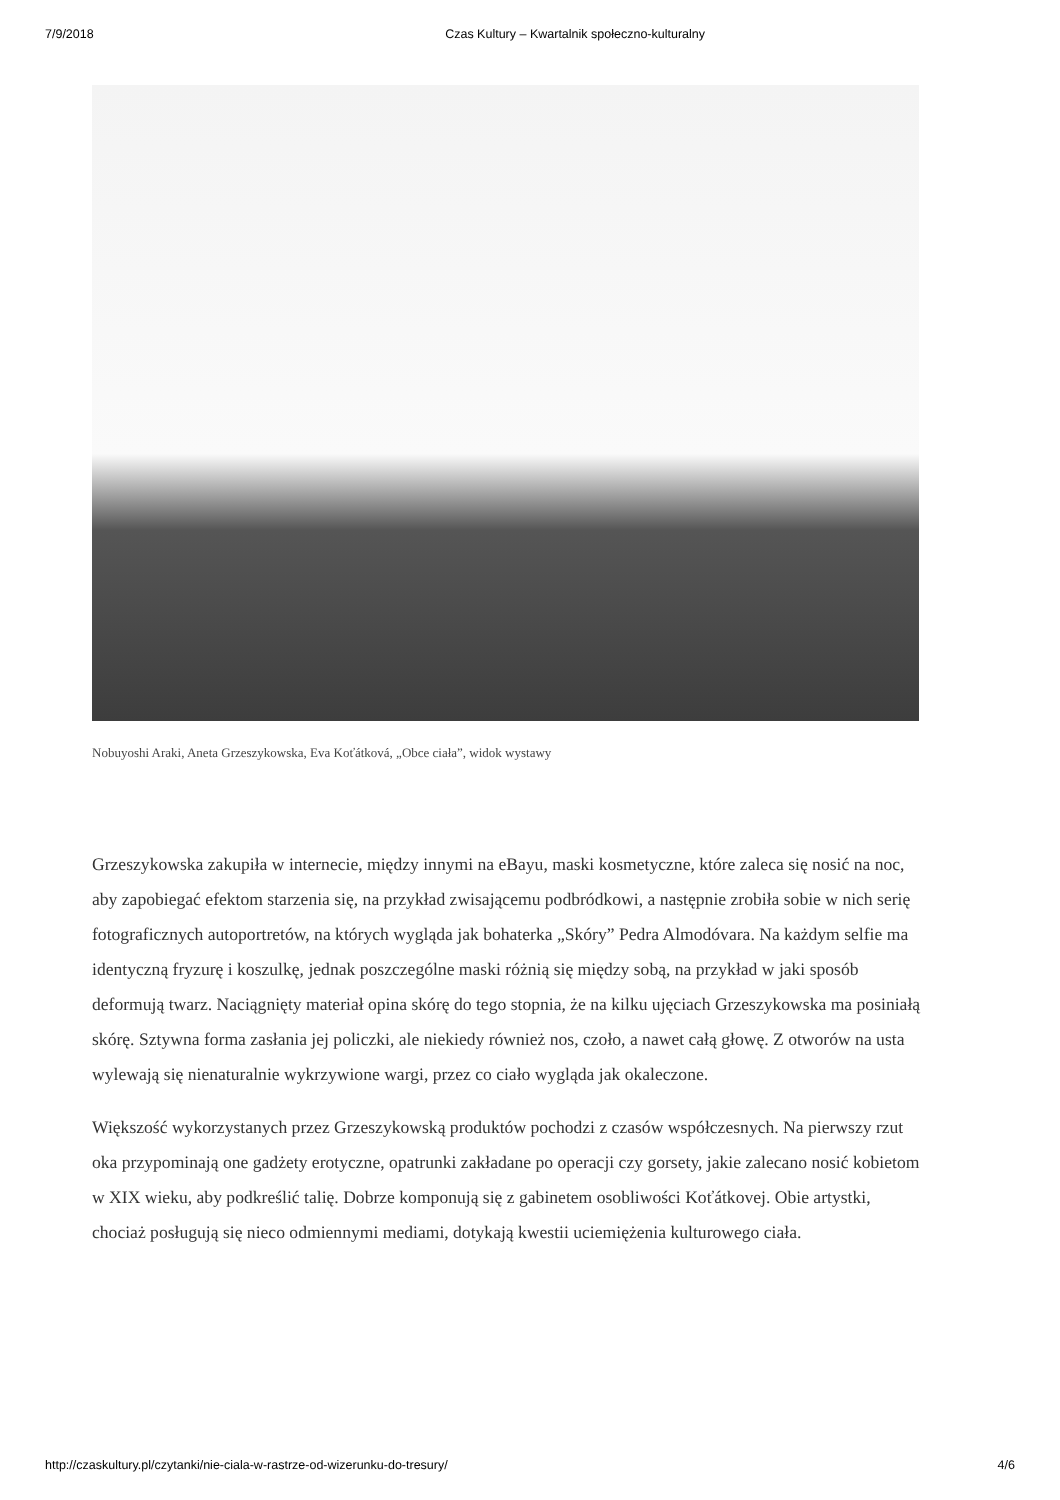7/9/2018 Czas Kultury – Kwartalnik społeczno-kulturalny
Nobuyoshi Araki, Aneta Grzeszykowska, Eva Koťátková, „Obce ciała”, widok wystawy
Grzeszykowska zakupiła w internecie, między innymi na eBayu, maski kosmetyczne, które zaleca się nosić na noc, aby zapobiegać efektom starzenia się, na przykład zwisającemu podbródkowi, a następnie zrobiła sobie w nich serię fotograficznych autoportretów, na których wygląda jak bohaterka „Skóry” Pedra Almodóvara. Na każdym selfie ma identyczną fryzurę i koszulkę, jednak poszczególne maski różnią się między sobą, na przykład w jaki sposób deformują twarz. Naciągnięty materiał opina skórę do tego stopnia, że na kilku ujęciach Grzeszykowska ma posiniałą skórę. Sztywna forma zasłania jej policzki, ale niekiedy również nos, czoło, a nawet całą głowę. Z otworów na usta wylewają się nienaturalnie wykrzywione wargi, przez co ciało wygląda jak okaleczone.
Większość wykorzystanych przez Grzeszykowską produktów pochodzi z czasów współczesnych. Na pierwszy rzut oka przypominają one gadżety erotyczne, opatrunki zakładane po operacji czy gorsety, jakie zalecano nosić kobietom w XIX wieku, aby podkreślić talię. Dobrze komponują się z gabinetem osobliwości Koťátkovej. Obie artystki, chociaż posługują się nieco odmiennymi mediami, dotykają kwestii uciemiężenia kulturowego ciała.
http://czaskultury.pl/czytanki/nie-ciala-w-rastrze-od-wizerunku-do-tresury/ 4/6